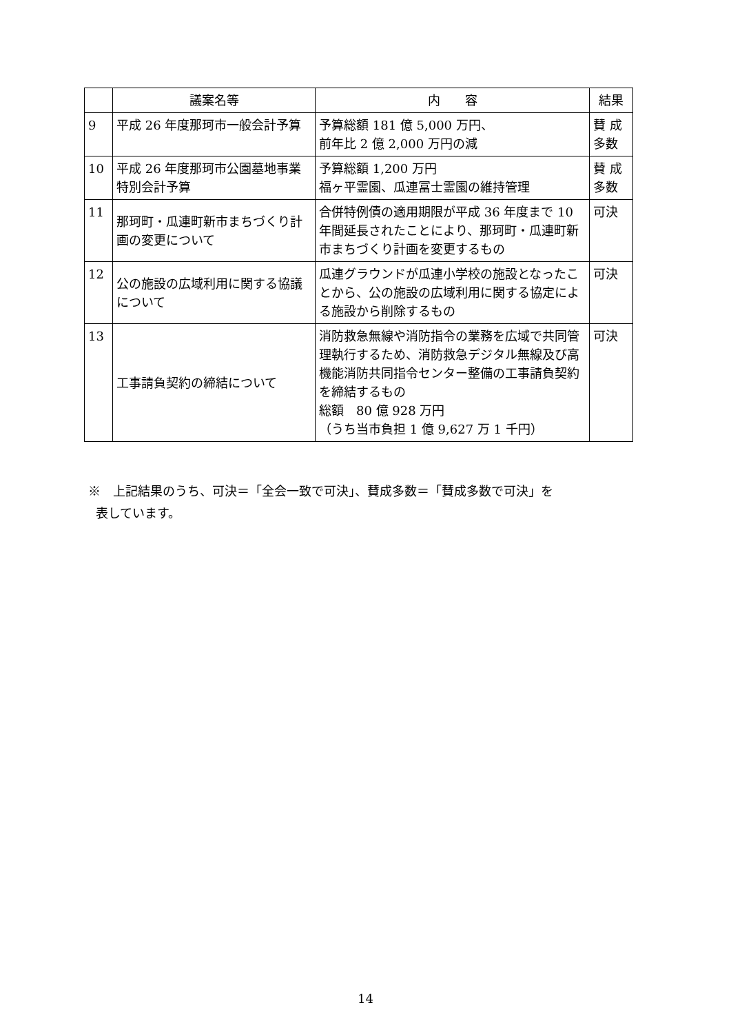| | 議案名等 | 内 容 | 結果 |
| --- | --- | --- | --- |
| 9 | 平成 26 年度那珂市一般会計予算 | 予算総額 181 億 5,000 万円、 前年比 2 億 2,000 万円の減 | 賛 成多数 |
| 10 | 平成 26 年度那珂市公園墓地事業特別会計予算 | 予算総額 1,200 万円 福ヶ平霊園、瓜連冨士霊園の維持管理 | 賛 成多数 |
| 11 | 那珂町・瓜連町新市まちづくり計画の変更について | 合併特例債の適用期限が平成 36 年度まで 10 年間延長されたことにより、那珂町・瓜連町新市まちづくり計画を変更するもの | 可決 |
| 12 | 公の施設の広域利用に関する協議について | 瓜連グラウンドが瓜連小学校の施設となったことから、公の施設の広域利用に関する協定による施設から削除するもの | 可決 |
| 13 | 工事請負契約の締結について | 消防救急無線や消防指令の業務を広域で共同管理執行するため、消防救急デジタル無線及び高機能消防共同指令センター整備の工事請負契約を締結するもの 総額 80 億 928 万円 （うち当市負担 1 億 9,627 万 1 千円） | 可決 |
※　上記結果のうち、可決＝「全会一致で可決」、賛成多数＝「賛成多数で可決」を
表しています。
14